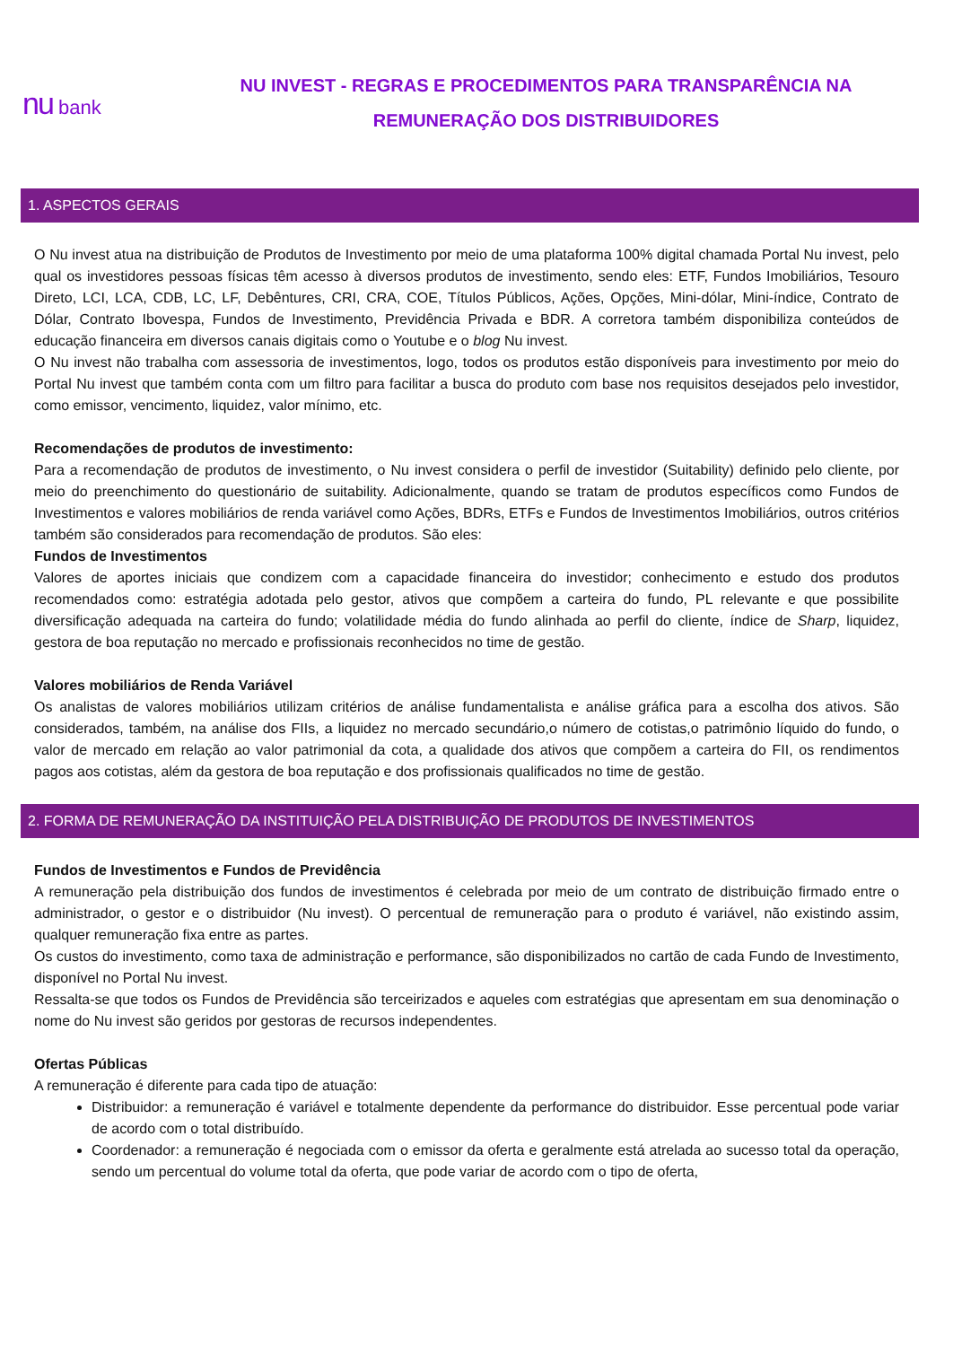nu bank
NU INVEST - REGRAS E PROCEDIMENTOS PARA TRANSPARÊNCIA NA
REMUNERAÇÃO DOS DISTRIBUIDORES
1. ASPECTOS GERAIS
O Nu invest atua na distribuição de Produtos de Investimento por meio de uma plataforma 100% digital chamada Portal Nu invest, pelo qual os investidores pessoas físicas têm acesso à diversos produtos de investimento, sendo eles: ETF, Fundos Imobiliários, Tesouro Direto, LCI, LCA, CDB, LC, LF, Debêntures, CRI, CRA, COE, Títulos Públicos, Ações, Opções, Mini-dólar, Mini-índice, Contrato de Dólar, Contrato Ibovespa, Fundos de Investimento, Previdência Privada e BDR. A corretora também disponibiliza conteúdos de educação financeira em diversos canais digitais como o Youtube e o blog Nu invest.
O Nu invest não trabalha com assessoria de investimentos, logo, todos os produtos estão disponíveis para investimento por meio do Portal Nu invest que também conta com um filtro para facilitar a busca do produto com base nos requisitos desejados pelo investidor, como emissor, vencimento, liquidez, valor mínimo, etc.
Recomendações de produtos de investimento:
Para a recomendação de produtos de investimento, o Nu invest considera o perfil de investidor (Suitability) definido pelo cliente, por meio do preenchimento do questionário de suitability. Adicionalmente, quando se tratam de produtos específicos como Fundos de Investimentos e valores mobiliários de renda variável como Ações, BDRs, ETFs e Fundos de Investimentos Imobiliários, outros critérios também são considerados para recomendação de produtos. São eles:
Fundos de Investimentos
Valores de aportes iniciais que condizem com a capacidade financeira do investidor; conhecimento e estudo dos produtos recomendados como: estratégia adotada pelo gestor, ativos que compõem a carteira do fundo, PL relevante e que possibilite diversificação adequada na carteira do fundo; volatilidade média do fundo alinhada ao perfil do cliente, índice de Sharp, liquidez, gestora de boa reputação no mercado e profissionais reconhecidos no time de gestão.
Valores mobiliários de Renda Variável
Os analistas de valores mobiliários utilizam critérios de análise fundamentalista e análise gráfica para a escolha dos ativos. São considerados, também, na análise dos FIIs, a liquidez no mercado secundário,o número de cotistas,o patrimônio líquido do fundo, o valor de mercado em relação ao valor patrimonial da cota, a qualidade dos ativos que compõem a carteira do FII, os rendimentos pagos aos cotistas, além da gestora de boa reputação e dos profissionais qualificados no time de gestão.
2. FORMA DE REMUNERAÇÃO DA INSTITUIÇÃO PELA DISTRIBUIÇÃO DE PRODUTOS DE INVESTIMENTOS
Fundos de Investimentos e Fundos de Previdência
A remuneração pela distribuição dos fundos de investimentos é celebrada por meio de um contrato de distribuição firmado entre o administrador, o gestor e o distribuidor (Nu invest). O percentual de remuneração para o produto é variável, não existindo assim, qualquer remuneração fixa entre as partes.
Os custos do investimento, como taxa de administração e performance, são disponibilizados no cartão de cada Fundo de Investimento, disponível no Portal Nu invest.
Ressalta-se que todos os Fundos de Previdência são terceirizados e aqueles com estratégias que apresentam em sua denominação o nome do Nu invest são geridos por gestoras de recursos independentes.
Ofertas Públicas
A remuneração é diferente para cada tipo de atuação:
Distribuidor: a remuneração é variável e totalmente dependente da performance do distribuidor. Esse percentual pode variar de acordo com o total distribuído.
Coordenador: a remuneração é negociada com o emissor da oferta e geralmente está atrelada ao sucesso total da operação, sendo um percentual do volume total da oferta, que pode variar de acordo com o tipo de oferta,